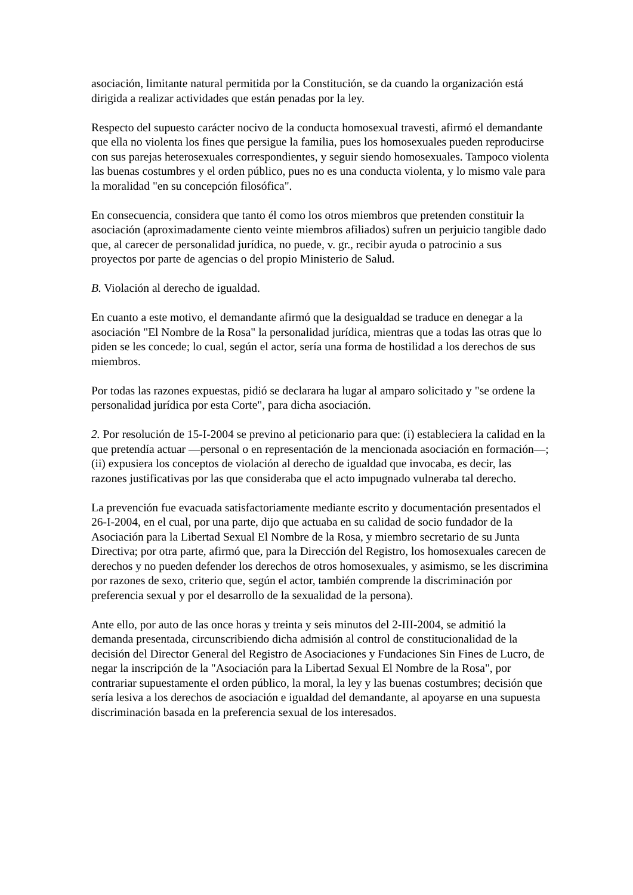asociación, limitante natural permitida por la Constitución, se da cuando la organización está dirigida a realizar actividades que están penadas por la ley.
Respecto del supuesto carácter nocivo de la conducta homosexual travesti, afirmó el demandante que ella no violenta los fines que persigue la familia, pues los homosexuales pueden reproducirse con sus parejas heterosexuales correspondientes, y seguir siendo homosexuales. Tampoco violenta las buenas costumbres y el orden público, pues no es una conducta violenta, y lo mismo vale para la moralidad "en su concepción filosófica".
En consecuencia, considera que tanto él como los otros miembros que pretenden constituir la asociación (aproximadamente ciento veinte miembros afiliados) sufren un perjuicio tangible dado que, al carecer de personalidad jurídica, no puede, v. gr., recibir ayuda o patrocinio a sus proyectos por parte de agencias o del propio Ministerio de Salud.
B. Violación al derecho de igualdad.
En cuanto a este motivo, el demandante afirmó que la desigualdad se traduce en denegar a la asociación "El Nombre de la Rosa" la personalidad jurídica, mientras que a todas las otras que lo piden se les concede; lo cual, según el actor, sería una forma de hostilidad a los derechos de sus miembros.
Por todas las razones expuestas, pidió se declarara ha lugar al amparo solicitado y "se ordene la personalidad jurídica por esta Corte", para dicha asociación.
2. Por resolución de 15-I-2004 se previno al peticionario para que: (i) estableciera la calidad en la que pretendía actuar —personal o en representación de la mencionada asociación en formación—; (ii) expusiera los conceptos de violación al derecho de igualdad que invocaba, es decir, las razones justificativas por las que consideraba que el acto impugnado vulneraba tal derecho.
La prevención fue evacuada satisfactoriamente mediante escrito y documentación presentados el 26-I-2004, en el cual, por una parte, dijo que actuaba en su calidad de socio fundador de la Asociación para la Libertad Sexual El Nombre de la Rosa, y miembro secretario de su Junta Directiva; por otra parte, afirmó que, para la Dirección del Registro, los homosexuales carecen de derechos y no pueden defender los derechos de otros homosexuales, y asimismo, se les discrimina por razones de sexo, criterio que, según el actor, también comprende la discriminación por preferencia sexual y por el desarrollo de la sexualidad de la persona).
Ante ello, por auto de las once horas y treinta y seis minutos del 2-III-2004, se admitió la demanda presentada, circunscribiendo dicha admisión al control de constitucionalidad de la decisión del Director General del Registro de Asociaciones y Fundaciones Sin Fines de Lucro, de negar la inscripción de la "Asociación para la Libertad Sexual El Nombre de la Rosa", por contrariar supuestamente el orden público, la moral, la ley y las buenas costumbres; decisión que sería lesiva a los derechos de asociación e igualdad del demandante, al apoyarse en una supuesta discriminación basada en la preferencia sexual de los interesados.